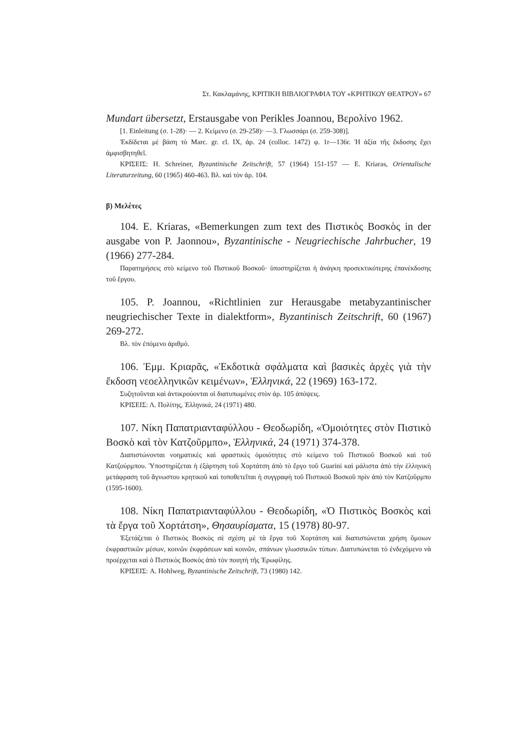Στ. Κακλαμάνης, ΚΡΙΤΙΚΗ ΒΙΒΛΙΟΓΡΑΦΙΑ ΤΟΥ «ΚΡΗΤΙΚΟΥ ΘΕΑΤΡΟΥ» 67
Mundart übersetzt, Erstausgabe von Perikles Joannou, Βερολίνο 1962.
[1. Einleitung (σ. 1-28)· — 2. Κείμενο (σ. 29-258)· —3. Γλωσσάρι (σ. 259-308)].
Ἐκδίδεται μὲ βάση τὸ Marc. gr. cl. IX, ἀρ. 24 (colloc. 1472) φ. 1r—136r. Ἡ ἀξία τῆς ἔκδοσης ἔχει ἀμφισβητηθεῖ.
ΚΡΙΣΕΙΣ: H. Schreiner, Byzantinische Zeitschrift, 57 (1964) 151-157 — E. Kriaras, Orientalische Literaturzeitung, 60 (1965) 460-463. Βλ. καὶ τὸν ἀρ. 104.
β) Μελέτες
104. E. Kriaras, «Bemerkungen zum text des Πιστικὸς Βοσκὸς in der ausgabe von P. Jaonnou», Byzantinische - Neugriechische Jahrbucher, 19 (1966) 277-284.
Παρατηρήσεις στὸ κείμενο τοῦ Πιστικοῦ Βοσκοῦ· ὑποστηρίζεται ἡ ἀνάγκη προσεκτικότερης ἐπανέκδοσης τοῦ ἔργου.
105. P. Joannou, «Richtlinien zur Herausgabe metabyzantinischer neugriechischer Texte in dialektform», Byzantinisch Zeitschrift, 60 (1967) 269-272.
Βλ. τὸν ἑπόμενο ἀριθμό.
106. Ἐμμ. Κριαρᾶς, «Ἐκδοτικὰ σφάλματα καὶ βασικὲς ἀρχὲς γιὰ τὴν ἔκδοση νεοελληνικῶν κειμένων», Ἑλληνικά, 22 (1969) 163-172.
Συζητοῦνται καὶ ἀντικρούονται οἱ διατυπωμένες στὸν ἀρ. 105 ἀπόψεις.
ΚΡΙΣΕΙΣ: Λ. Πολίτης, Ἑλληνικά, 24 (1971) 480.
107. Νίκη Παπατριανταφύλλου - Θεοδωρίδη, «Ὁμοιότητες στὸν Πιστικὸ Βοσκὸ καὶ τὸν Κατζοῦρμπο», Ἑλληνικά, 24 (1971) 374-378.
Διαπιστώνονται νοηματικὲς καὶ φραστικὲς ὁμοιότητες στὸ κείμενο τοῦ Πιστικοῦ Βοσκοῦ καὶ τοῦ Κατζούρμπου. Ὑποστηρίζεται ἡ ἐξάρτηση τοῦ Χορτάτση ἀπὸ τὸ ἔργο τοῦ Guarini καὶ μάλιστα ἀπὸ τὴν ἑλληνικὴ μετάφραση τοῦ ἄγνωστου κρητικοῦ καὶ τοποθετεῖται ἡ συγγραφὴ τοῦ Πιστικοῦ Βοσκοῦ πρὶν ἀπὸ τὸν Κατζοῦρμπο (1595-1600).
108. Νίκη Παπατριανταφύλλου - Θεοδωρίδη, «Ὁ Πιστικὸς Βοσκὸς καὶ τὰ ἔργα τοῦ Χορτάτση», Θησαυρίσματα, 15 (1978) 80-97.
Ἐξετάζεται ὁ Πιστικὸς Βοσκὸς σὲ σχέση μὲ τὰ ἔργα τοῦ Χορτάτση καὶ διαπιστώνεται χρήση ὅμοιων ἐκφραστικῶν μέσων, κοινῶν ἐκφράσεων καὶ κοινῶν, σπάνιων γλωσσικῶν τύπων. Διατυπώνεται τὸ ἐνδεχόμενο νὰ προέρχεται καὶ ὁ Πιστικὸς Βοσκὸς ἀπὸ τὸν ποιητὴ τῆς Ἐρωφίλης.
ΚΡΙΣΕΙΣ: A. Hohlweg, Byzantinische Zeitschrift, 73 (1980) 142.